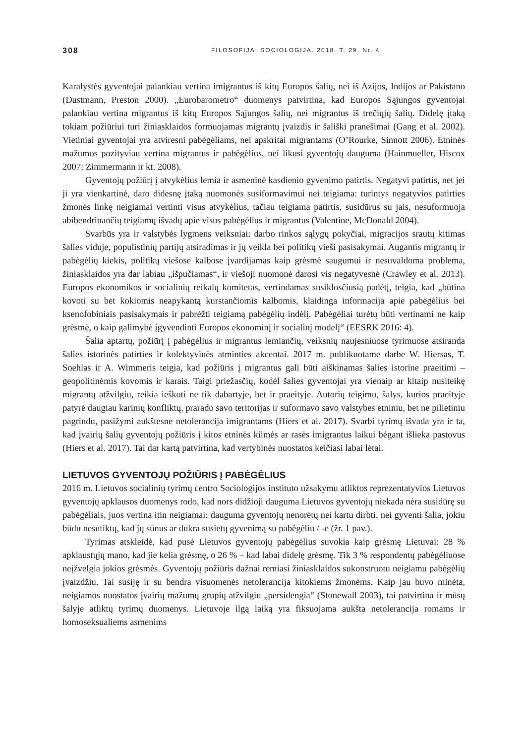308 FILOSOFIJA. SOCIOLOGIJA. 2018. T. 29. Nr. 4
Karalystės gyventojai palankiau vertina imigrantus iš kitų Europos šalių, nei iš Azijos, Indijos ar Pakistano (Dustmann, Preston 2000). „Eurobarometro“ duomenys patvirtina, kad Europos Sąjungos gyventojai palankiau vertina migrantus iš kitų Europos Sąjungos šalių, nei migrantus iš trečiųjų šalių. Didelę įtaką tokiam požiūriui turi žiniasklaidos formuojamas migrantų įvaizdis ir šališki pranešimai (Gang et al. 2002). Vietiniai gyventojai yra atviresni pabėgėliams, nei apskritai migrantams (O’Rourke, Sinnott 2006). Etninės mažumos pozityviau vertina migrantus ir pabėgėlius, nei likusi gyventojų dauguma (Hainmueller, Hiscox 2007; Zimmermann ir kt. 2008).
Gyventojų požiūrį į atvykėlius lemia ir asmeninė kasdienio gyvenimo patirtis. Negatyvi patirtis, net jei ji yra vienkartinė, daro didesnę įtaką nuomonės susiformavimui nei teigiama: turintys negatyvios patirties žmonės linkę neigiamai vertinti visus atvykėlius, tačiau teigiama patirtis, susidūrus su jais, nesuformuoja abibendrinančių teigiamų išvadų apie visus pabėgėlius ir migrantus (Valentine, McDonald 2004).
Svarbūs yra ir valstybės lygmens veiksniai: darbo rinkos sąlygų pokyčiai, migracijos srautų kitimas šalies viduje, populistinių partijų atsiradimas ir jų veikla bei politikų vieši pasisakymai. Augantis migrantų ir pabėgėlių kiekis, politikų viešose kalbose įvardijamas kaip grėsmė saugumui ir nesuvaldoma problema, žiniasklaidos yra dar labiau „išpučiamas“, ir viešoji nuomonė darosi vis negatyvesnė (Crawley et al. 2013). Europos ekonomikos ir socialinių reikalų komitetas, vertindamas susiklosčiusią padėtį, teigia, kad „būtina kovoti su bet kokiomis neapykantą kurstančiomis kalbomis, klaidinga informacija apie pabėgėlius bei ksenofobiniais pasisakymais ir pabrėžti teigiamą pabėgėlių indėlį. Pabėgėliai turėtų būti vertinami ne kaip grėsmė, o kaip galimybė įgyvendinti Europos ekonominį ir socialinį modelį“ (EESRK 2016: 4).
Šalia aptartų, požiūrį į pabėgėlius ir migrantus lemiančių, veiksnių naujesniuose tyrimuose atsiranda šalies istorinės patirties ir kolektyvinės atminties akcentai. 2017 m. publikuotame darbe W. Hiersas, T. Soehlas ir A. Wimmeris teigia, kad požiūris į migrantus gali būti aiškinamas šalies istorine praeitimi – geopolitinėmis kovomis ir karais. Taigi priežasčių, kodėl šalies gyventojai yra vienaip ar kitaip nusiteikę migrantų atžvilgiu, reikia ieškoti ne tik dabartyje, bet ir praeityje. Autorių teigimu, šalys, kurios praeityje patyrė daugiau karinių konfliktų, prarado savo teritorijas ir suformavo savo valstybes etniniu, bet ne pilietiniu pagrindu, pasižymi aukštesne netolerancija imigrantams (Hiers et al. 2017). Svarbi tyrimų išvada yra ir ta, kad įvairių šalių gyventojų požiūris į kitos etninės kilmės ar rasės imigrantus laikui bėgant išlieka pastovus (Hiers et al. 2017). Tai dar kartą patvirtina, kad vertybinės nuostatos keičiasi labai lėtai.
LIETUVOS GYVENTOJŲ POŽIŪRIS Į PABĖGĖLIUS
2016 m. Lietuvos socialinių tyrimų centro Sociologijos instituto užsakymu atliktos reprezentatyvios Lietuvos gyventojų apklausos duomenys rodo, kad nors didžioji dauguma Lietuvos gyventojų niekada nėra susidūrę su pabėgėliais, juos vertina itin neigiamai: dauguma gyventojų nenorėtų nei kartu dirbti, nei gyventi šalia, jokiu būdu nesutiktų, kad jų sūnus ar dukra susietų gyvenimą su pabėgėliu / -e (žr. 1 pav.).
Tyrimas atskleidė, kad pusė Lietuvos gyventojų pabėgėlius suvokia kaip grėsmę Lietuvai: 28 % apklaustųjų mano, kad jie kelia grėsmę, o 26 % – kad labai didelę grėsmę. Tik 3 % respondentų pabėgėliuose neįžvelgia jokios grėsmės. Gyventojų požiūris dažnai remiasi žiniasklaidos sukonstruotu neigiamu pabėgėlių įvaizdžiu. Tai susiję ir su bendra visuomenės netolerancija kitokiems žmonėms. Kaip jau buvo minėta, neigiamos nuostatos įvairių mažumų grupių atžvilgiu „persidengia“ (Stonewall 2003), tai patvirtina ir mūsų šalyje atliktų tyrimų duomenys. Lietuvoje ilgą laiką yra fiksuojama aukšta netolerancija romams ir homoseksualiems asmenims